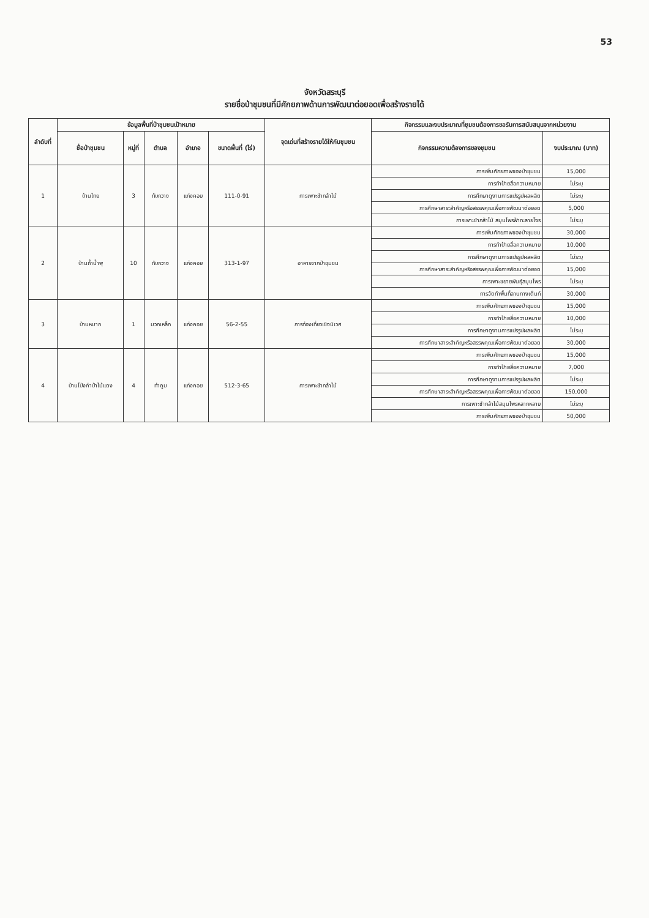53
จังหวัดสระบุรี
รายชื่อป่าชุมชนที่มีศักยภาพด้านการพัฒนาต่อยอดเพื่อสร้างรายได้
| ลำดับที่ | ข้อมูลพื้นที่ป่าชุมชนเป้าหมาย | | | | | จุดเด่นที่สร้างรายได้ให้กับชุมชน | กิจกรรมและงบประมาณที่ชุมชนต้องการขอรับการสนับสนุนจากหน่วยงาน | |
| --- | --- | --- | --- | --- | --- | --- | --- | --- |
| | ชื่อป่าชุมชน | หมู่ที่ | ตำบล | อำเภอ | ขนาดพื้นที่ (ไร่) | | กิจกรรมความต้องการของชุมชน | งบประมาณ (บาท) |
| 1 | บ้านไทย | 3 | ทับกวาง | แก่งคอย | 111-0-91 | การเพาะชำกล้าไม้ | การเพิ่มศักยภาพของป่าชุมชน | 15,000 |
| | | | | | | | การทำป้ายสื่อความหมาย | ไม่ระบุ |
| | | | | | | | การศึกษาดูงานการแปรรูปผลผลิต | ไม่ระบุ |
| | | | | | | | การศึกษาสาระสำคัญหรือสรรพคุณเพื่อการพัฒนาต่อยอด | 5,000 |
| | | | | | | | การเพาะชำกล้าไม้ สมุนไพรฟ้าทะลายโจร | ไม่ระบุ |
| 2 | บ้านถ้ำน้ำพุ | 10 | ทับกวาง | แก่งคอย | 313-1-97 | อาหารจากป่าชุมชน | การเพิ่มศักยภาพของป่าชุมชน | 30,000 |
| | | | | | | | การทำป้ายสื่อความหมาย | 10,000 |
| | | | | | | | การศึกษาดูงานการแปรรูปผลผลิต | ไม่ระบุ |
| | | | | | | | การศึกษาสาระสำคัญหรือสรรพคุณเพื่อการพัฒนาต่อยอด | 15,000 |
| | | | | | | | การเพาะขยายพันธุ์สมุนไพร | ไม่ระบุ |
| | | | | | | | การจัดทำพื้นที่ลานกางเต็นท์ | 30,000 |
| 3 | บ้านหมาก | 1 | มวกเหล็ก | แก่งคอย | 56-2-55 | การท่องเที่ยวเชิงนิเวศ | การเพิ่มศักยภาพของป่าชุมชน | 15,000 |
| | | | | | | | การทำป้ายสื่อความหมาย | 10,000 |
| | | | | | | | การศึกษาดูงานการแปรรูปผลผลิต | ไม่ระบุ |
| | | | | | | | การศึกษาสาระสำคัญหรือสรรพคุณเพื่อการพัฒนาต่อยอด | 30,000 |
| 4 | บ้านโป่งค่าป่าไม้แดง | 4 | ท่าคูม | แก่งคอย | 512-3-65 | การเพาะชำกล้าไม้ | การเพิ่มศักยภาพของป่าชุมชน | 15,000 |
| | | | | | | | การทำป้ายสื่อความหมาย | 7,000 |
| | | | | | | | การศึกษาดูงานการแปรรูปผลผลิต | ไม่ระบุ |
| | | | | | | | การศึกษาสาระสำคัญหรือสรรพคุณเพื่อการพัฒนาต่อยอด | 150,000 |
| | | | | | | | การเพาะชำกล้าไม้สมุนไพรหลากหลาย | ไม่ระบุ |
| | | | | | | | การเพิ่มศักยภาพของป่าชุมชน | 50,000 |